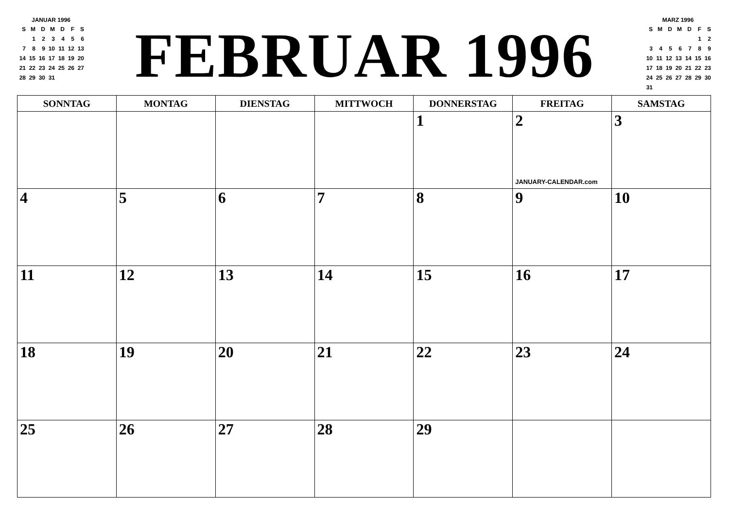JANUAR 1996
| S | M | D | M | D | F | S |
| | 1 | 2 | 3 | 4 | 5 | 6 |
| 7 | 8 | 9 | 10 | 11 | 12 | 13 |
| 14 | 15 | 16 | 17 | 18 | 19 | 20 |
| 21 | 22 | 23 | 24 | 25 | 26 | 27 |
| 28 | 29 | 30 | 31 | | | |
FEBRUAR 1996
MARZ 1996
| S | M | D | M | D | F | S |
| | | | | | 1 | 2 |
| 3 | 4 | 5 | 6 | 7 | 8 | 9 |
| 10 | 11 | 12 | 13 | 14 | 15 | 16 |
| 17 | 18 | 19 | 20 | 21 | 22 | 23 |
| 24 | 25 | 26 | 27 | 28 | 29 | 30 |
| 31 | | | | | | |
| SONNTAG | MONTAG | DIENSTAG | MITTWOCH | DONNERSTAG | FREITAG | SAMSTAG |
| --- | --- | --- | --- | --- | --- | --- |
| | | | | 1 | 2 JANUARY-CALENDAR.com | 3 |
| 4 | 5 | 6 | 7 | 8 | 9 | 10 |
| 11 | 12 | 13 | 14 | 15 | 16 | 17 |
| 18 | 19 | 20 | 21 | 22 | 23 | 24 |
| 25 | 26 | 27 | 28 | 29 | | |